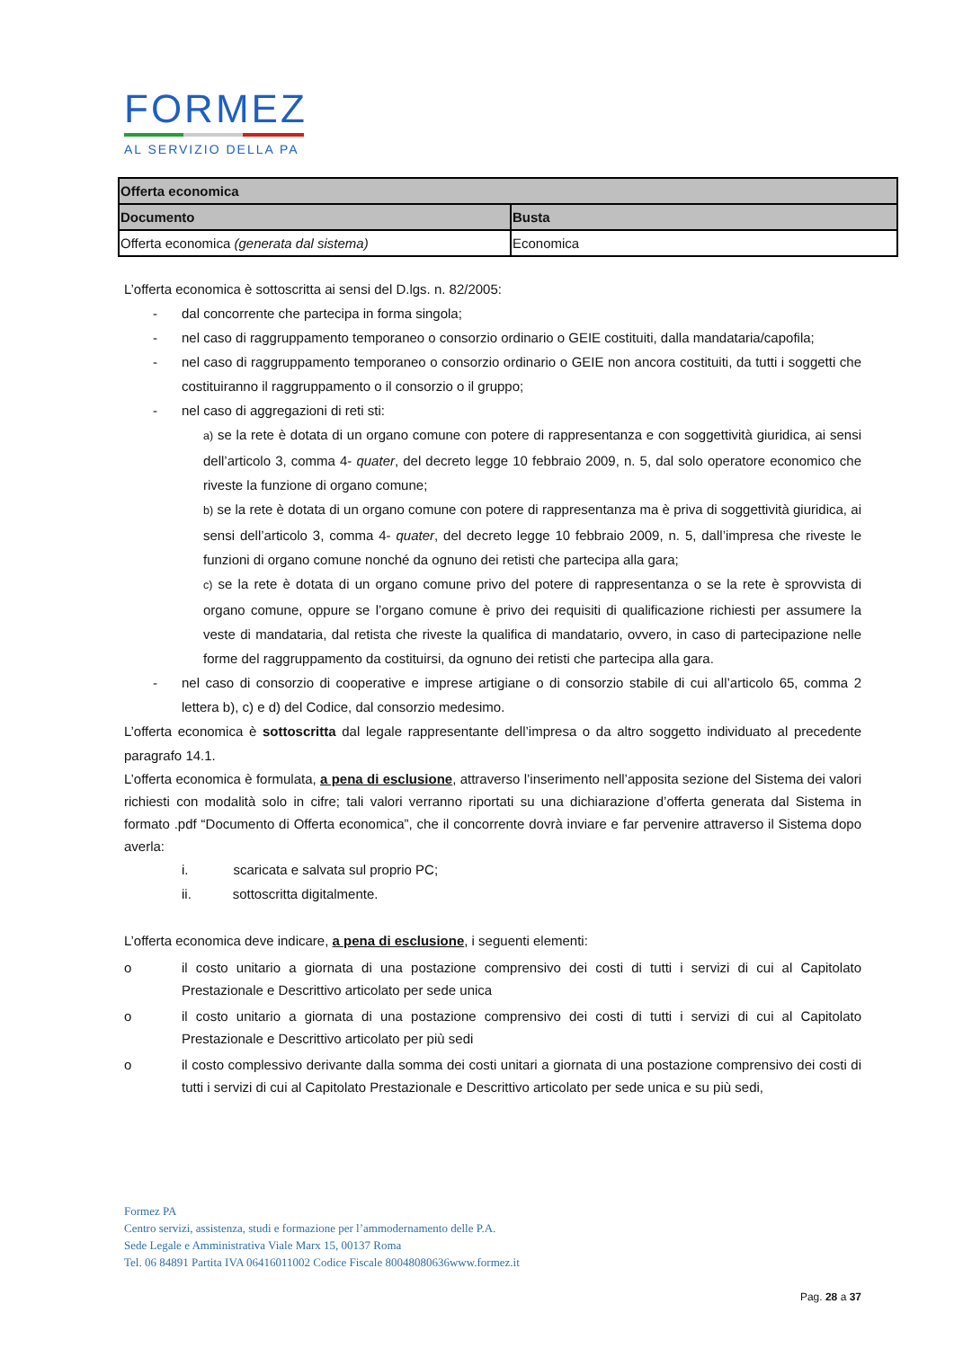FORMEZ
AL SERVIZIO DELLA PA
| Offerta economica | |
| --- | --- |
| Documento | Busta |
| Offerta economica (generata dal sistema) | Economica |
L’offerta economica è sottoscritta ai sensi del D.lgs. n. 82/2005:
- dal concorrente che partecipa in forma singola;
- nel caso di raggruppamento temporaneo o consorzio ordinario o GEIE costituiti, dalla mandataria/capofila;
- nel caso di raggruppamento temporaneo o consorzio ordinario o GEIE non ancora costituiti, da tutti i soggetti che costituiranno il raggruppamento o il consorzio o il gruppo;
- nel caso di aggregazioni di reti sti:
a) se la rete è dotata di un organo comune con potere di rappresentanza e con soggettività giuridica, ai sensi dell’articolo 3, comma 4- quater, del decreto legge 10 febbraio 2009, n. 5, dal solo operatore economico che riveste la funzione di organo comune;
b) se la rete è dotata di un organo comune con potere di rappresentanza ma è priva di soggettività giuridica, ai sensi dell’articolo 3, comma 4- quater, del decreto legge 10 febbraio 2009, n. 5, dall’impresa che riveste le funzioni di organo comune nonché da ognuno dei retisti che partecipa alla gara;
c) se la rete è dotata di un organo comune privo del potere di rappresentanza o se la rete è sprovvista di organo comune, oppure se l’organo comune è privo dei requisiti di qualificazione richiesti per assumere la veste di mandataria, dal retista che riveste la qualifica di mandatario, ovvero, in caso di partecipazione nelle forme del raggruppamento da costituirsi, da ognuno dei retisti che partecipa alla gara.
- nel caso di consorzio di cooperative e imprese artigiane o di consorzio stabile di cui all’articolo 65, comma 2 lettera b), c) e d) del Codice, dal consorzio medesimo.
L’offerta economica è sottoscritta dal legale rappresentante dell’impresa o da altro soggetto individuato al precedente paragrafo 14.1.
L’offerta economica è formulata, a pena di esclusione, attraverso l’inserimento nell’apposita sezione del Sistema dei valori richiesti con modalità solo in cifre; tali valori verranno riportati su una dichiarazione d’offerta generata dal Sistema in formato .pdf “Documento di Offerta economica”, che il concorrente dovrà inviare e far pervenire attraverso il Sistema dopo averla:
i. scaricata e salvata sul proprio PC;
ii. sottoscritta digitalmente.
L’offerta economica deve indicare, a pena di esclusione, i seguenti elementi:
o il costo unitario a giornata di una postazione comprensivo dei costi di tutti i servizi di cui al Capitolato Prestazionale e Descrittivo articolato per sede unica
o il costo unitario a giornata di una postazione comprensivo dei costi di tutti i servizi di cui al Capitolato Prestazionale e Descrittivo articolato per più sedi
o il costo complessivo derivante dalla somma dei costi unitari a giornata di una postazione comprensivo dei costi di tutti i servizi di cui al Capitolato Prestazionale e Descrittivo articolato per sede unica e su più sedi,
Formez PA
Centro servizi, assistenza, studi e formazione per l’ammodernamento delle P.A.
Sede Legale e Amministrativa Viale Marx 15, 00137 Roma
Tel. 06 84891 Partita IVA 06416011002 Codice Fiscale 80048080636www.formez.it
Pag. 28 a 37